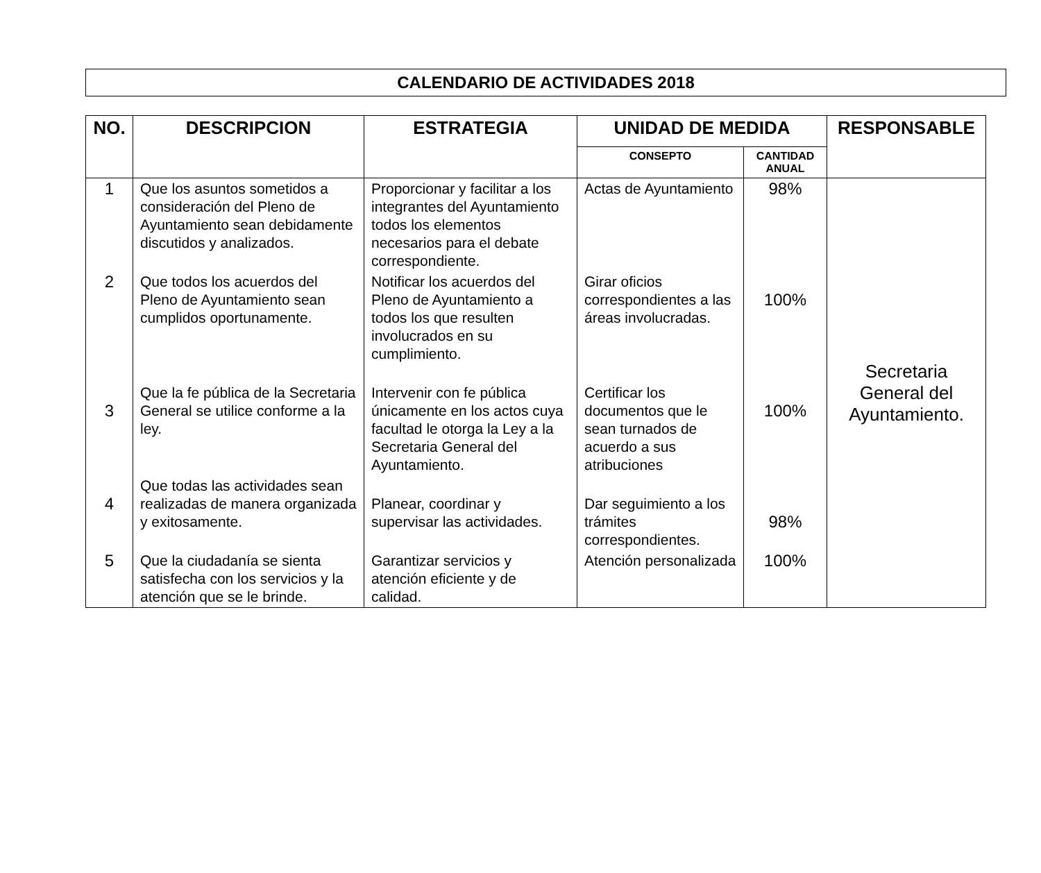CALENDARIO DE ACTIVIDADES 2018
| NO. | DESCRIPCION | ESTRATEGIA | UNIDAD DE MEDIDA | | RESPONSABLE |
| --- | --- | --- | --- | --- | --- |
| | | | CONSEPTO | CANTIDAD ANUAL | |
| 1 | Que los asuntos sometidos a consideración del Pleno de Ayuntamiento sean debidamente discutidos y analizados. | Proporcionar y facilitar a los integrantes del Ayuntamiento todos los elementos necesarios para el debate correspondiente. | Actas de Ayuntamiento | 98% | Secretaria General del Ayuntamiento. |
| 2 | Que todos los acuerdos del Pleno de Ayuntamiento sean cumplidos oportunamente. | Notificar los acuerdos del Pleno de Ayuntamiento a todos los que resulten involucrados en su cumplimiento. | Girar oficios correspondientes a las áreas involucradas. | 100% | |
| 3 | Que la fe pública de la Secretaria General se utilice conforme a la ley. | Intervenir con fe pública únicamente en los actos cuya facultad le otorga la Ley a la Secretaria General del Ayuntamiento. | Certificar los documentos que le sean turnados de acuerdo a sus atribuciones | 100% | |
| 4 | Que todas las actividades sean realizadas de manera organizada y exitosamente. | Planear, coordinar y supervisar las actividades. | Dar seguimiento a los trámites correspondientes. | 98% | |
| 5 | Que la ciudadanía se sienta satisfecha con los servicios y la atención que se le brinde. | Garantizar servicios y atención eficiente y de calidad. | Atención personalizada | 100% | |